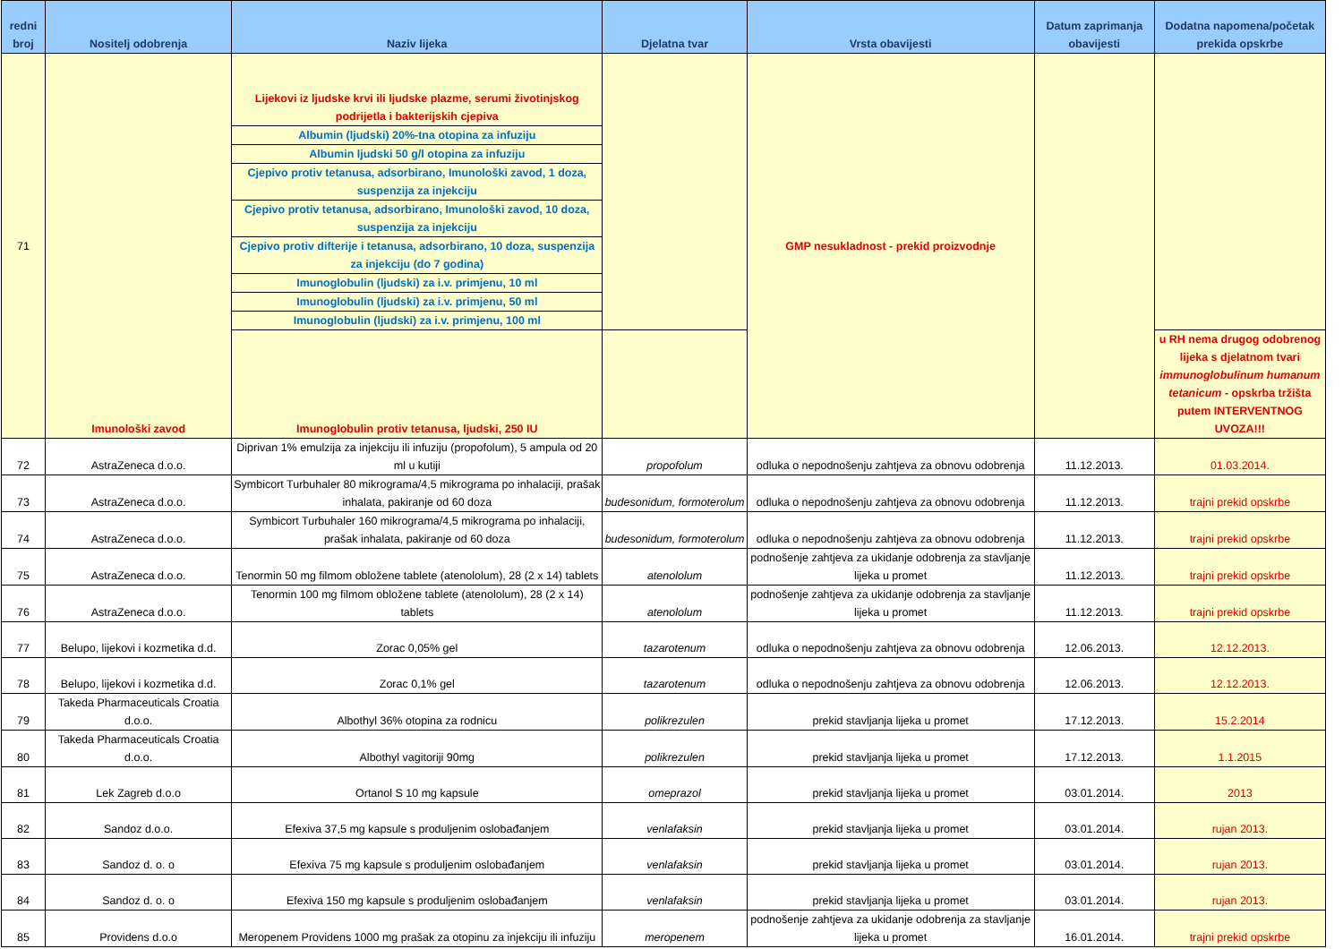| redni broj | Nositelj odobrenja | Naziv lijeka | Djelatna tvar | Vrsta obavijesti | Datum zaprimanja obavijesti | Dodatna napomena/početak prekida opskrbe |
| --- | --- | --- | --- | --- | --- | --- |
| 71 | Imunološki zavod | Lijekovi iz ljudske krvi ili ljudske plazme, serumi životinjskog podrijetla i bakterijskih cjepiva | | GMP nesukladnost - prekid proizvodnje | | |
| | | Albumin (ljudski) 20%-tna otopina za infuziju | | | | |
| | | Albumin ljudski 50 g/l otopina za infuziju | | | | |
| | | Cjepivo protiv tetanusa, adsorbirano, Imunološki zavod, 1 doza, suspenzija za injekciju | | | | |
| | | Cjepivo protiv tetanusa, adsorbirano, Imunološki zavod, 10 doza, suspenzija za injekciju | | | | |
| | | Cjepivo protiv difterije i tetanusa, adsorbirano, 10 doza, suspenzija za injekciju (do 7 godina) | | | | |
| | | Imunoglobulin (ljudski) za i.v. primjenu, 10 ml | | | | |
| | | Imunoglobulin (ljudski) za i.v. primjenu, 50 ml | | | | |
| | | Imunoglobulin (ljudski) za i.v. primjenu, 100 ml | | | | |
| | | Imunoglobulin protiv tetanusa, ljudski, 250 IU | | | | u RH nema drugog odobrenog lijeka s djelatnom tvari immunoglobulinum humanum tetanicum - opskrba tržišta putem INTERVENTNOG UVOZA!!! |
| 72 | AstraZeneca d.o.o. | Diprivan 1% emulzija za injekciju ili infuziju (propofolum), 5 ampula od 20 ml u kutiji | propofolum | odluka o nepodnošenju zahtjeva za obnovu odobrenja | 11.12.2013. | 01.03.2014. |
| 73 | AstraZeneca d.o.o. | Symbicort Turbuhaler 80 mikrograma/4,5 mikrograma po inhalaciji, prašak inhalata, pakiranje od 60 doza | budesonidum, formoterolum | odluka o nepodnošenju zahtjeva za obnovu odobrenja | 11.12.2013. | trajni prekid opskrbe |
| 74 | AstraZeneca d.o.o. | Symbicort Turbuhaler 160 mikrograma/4,5 mikrograma po inhalaciji, prašak inhalata, pakiranje od 60 doza | budesonidum, formoterolum | odluka o nepodnošenju zahtjeva za obnovu odobrenja | 11.12.2013. | trajni prekid opskrbe |
| 75 | AstraZeneca d.o.o. | Tenormin 50 mg filmom obložene tablete (atenololum), 28 (2 x 14) tablets | atenololum | podnošenje zahtjeva za ukidanje odobrenja za stavljanje lijeka u promet | 11.12.2013. | trajni prekid opskrbe |
| 76 | AstraZeneca d.o.o. | Tenormin 100 mg filmom obložene tablete (atenololum), 28 (2 x 14) tablets | atenololum | podnošenje zahtjeva za ukidanje odobrenja za stavljanje lijeka u promet | 11.12.2013. | trajni prekid opskrbe |
| 77 | Belupo, lijekovi i kozmetika d.d. | Zorac 0,05% gel | tazarotenum | odluka o nepodnošenju zahtjeva za obnovu odobrenja | 12.06.2013. | 12.12.2013. |
| 78 | Belupo, lijekovi i kozmetika d.d. | Zorac 0,1% gel | tazarotenum | odluka o nepodnošenju zahtjeva za obnovu odobrenja | 12.06.2013. | 12.12.2013. |
| 79 | Takeda Pharmaceuticals Croatia d.o.o. | Albothyl 36% otopina za rodnicu | polikrezulen | prekid stavljanja lijeka u promet | 17.12.2013. | 15.2.2014 |
| 80 | Takeda Pharmaceuticals Croatia d.o.o. | Albothyl vagitoriji 90mg | polikrezulen | prekid stavljanja lijeka u promet | 17.12.2013. | 1.1.2015 |
| 81 | Lek Zagreb d.o.o | Ortanol S 10 mg kapsule | omeprazol | prekid stavljanja lijeka u promet | 03.01.2014. | 2013 |
| 82 | Sandoz d.o.o. | Efexiva 37,5 mg kapsule s produljenim oslobađanjem | venlafaksin | prekid stavljanja lijeka u promet | 03.01.2014. | rujan 2013. |
| 83 | Sandoz d. o. o | Efexiva 75 mg kapsule s produljenim oslobađanjem | venlafaksin | prekid stavljanja lijeka u promet | 03.01.2014. | rujan 2013. |
| 84 | Sandoz d. o. o | Efexiva 150 mg kapsule s produljenim oslobađanjem | venlafaksin | prekid stavljanja lijeka u promet | 03.01.2014. | rujan 2013. |
| 85 | Providens d.o.o | Meropenem Providens 1000 mg prašak za otopinu za injekciju ili infuziju | meropenem | podnošenje zahtjeva za ukidanje odobrenja za stavljanje lijeka u promet | 16.01.2014. | trajni prekid opskrbe |